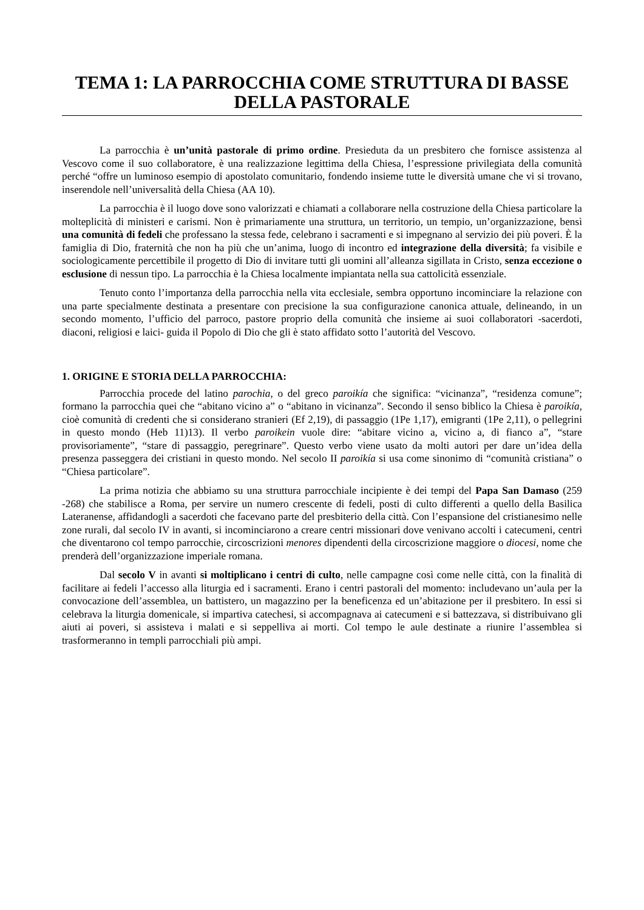TEMA 1: LA PARROCCHIA COME STRUTTURA DI BASSE DELLA PASTORALE
La parrocchia è un’unità pastorale di primo ordine. Presieduta da un presbitero che fornisce assistenza al Vescovo come il suo collaboratore, è una realizzazione legittima della Chiesa, l’espressione privilegiata della comunità perché “offre un luminoso esempio di apostolato comunitario, fondendo insieme tutte le diversità umane che vi si trovano, inserendole nell’universalità della Chiesa (AA 10).
La parrocchia è il luogo dove sono valorizzati e chiamati a collaborare nella costruzione della Chiesa particolare la molteplicità di ministeri e carismi. Non è primariamente una struttura, un territorio, un tempio, un’organizzazione, bensì una comunità di fedeli che professano la stessa fede, celebrano i sacramenti e si impegnano al servizio dei più poveri. È la famiglia di Dio, fraternità che non ha più che un’anima, luogo di incontro ed integrazione della diversità; fa visibile e sociologicamente percettibile il progetto di Dio di invitare tutti gli uomini all’alleanza sigillata in Cristo, senza eccezione o esclusione di nessun tipo. La parrocchia è la Chiesa localmente impiantata nella sua cattolicità essenziale.
Tenuto conto l’importanza della parrocchia nella vita ecclesiale, sembra opportuno incominciare la relazione con una parte specialmente destinata a presentare con precisione la sua configurazione canonica attuale, delineando, in un secondo momento, l’ufficio del parroco, pastore proprio della comunità che insieme ai suoi collaboratori -sacerdoti, diaconi, religiosi e laici- guida il Popolo di Dio che gli è stato affidato sotto l’autorità del Vescovo.
1. ORIGINE E STORIA DELLA PARROCCHIA:
Parrocchia procede del latino parochia, o del greco paroikía che significa: “vicinanza”, “residenza comune”; formano la parrocchia quei che “abitano vicino a” o “abitano in vicinanza”. Secondo il senso biblico la Chiesa è paroikía, cioè comunità di credenti che si considerano stranieri (Ef 2,19), di passaggio (1Pe 1,17), emigranti (1Pe 2,11), o pellegrini in questo mondo (Heb 11)13). Il verbo paroikein vuole dire: “abitare vicino a, vicino a, di fianco a”, “stare provisoriamente”, “stare di passaggio, peregrinare”. Questo verbo viene usato da molti autori per dare un’idea della presenza passeggera dei cristiani in questo mondo. Nel secolo II paroikía si usa come sinonimo di “comunità cristiana” o “Chiesa particolare”.
La prima notizia che abbiamo su una struttura parrocchiale incipiente è dei tempi del Papa San Damaso (259 -268) che stabilisce a Roma, per servire un numero crescente di fedeli, posti di culto differenti a quello della Basilica Lateranense, affidandogli a sacerdoti che facevano parte del presbiterio della città. Con l’espansione del cristianesimo nelle zone rurali, dal secolo IV in avanti, si incominciarono a creare centri missionari dove venivano accolti i catecumeni, centri che diventarono col tempo parrocchie, circoscrizioni menores dipendenti della circoscrizione maggiore o diocesi, nome che prenderà dell’organizzazione imperiale romana.
Dal secolo V in avanti si moltiplicano i centri di culto, nelle campagne così come nelle città, con la finalità di facilitare ai fedeli l’accesso alla liturgia ed i sacramenti. Erano i centri pastorali del momento: includevano un’aula per la convocazione dell’assemblea, un battistero, un magazzino per la beneficenza ed un’abitazione per il presbitero. In essi si celebrava la liturgia domenicale, si impartiva catechesi, si accompagnava ai catecumeni e si battezzava, si distribuivano gli aiuti ai poveri, si assisteva i malati e si seppelliva ai morti. Col tempo le aule destinate a riunire l’assemblea si trasformeranno in templi parrocchiali più ampi.